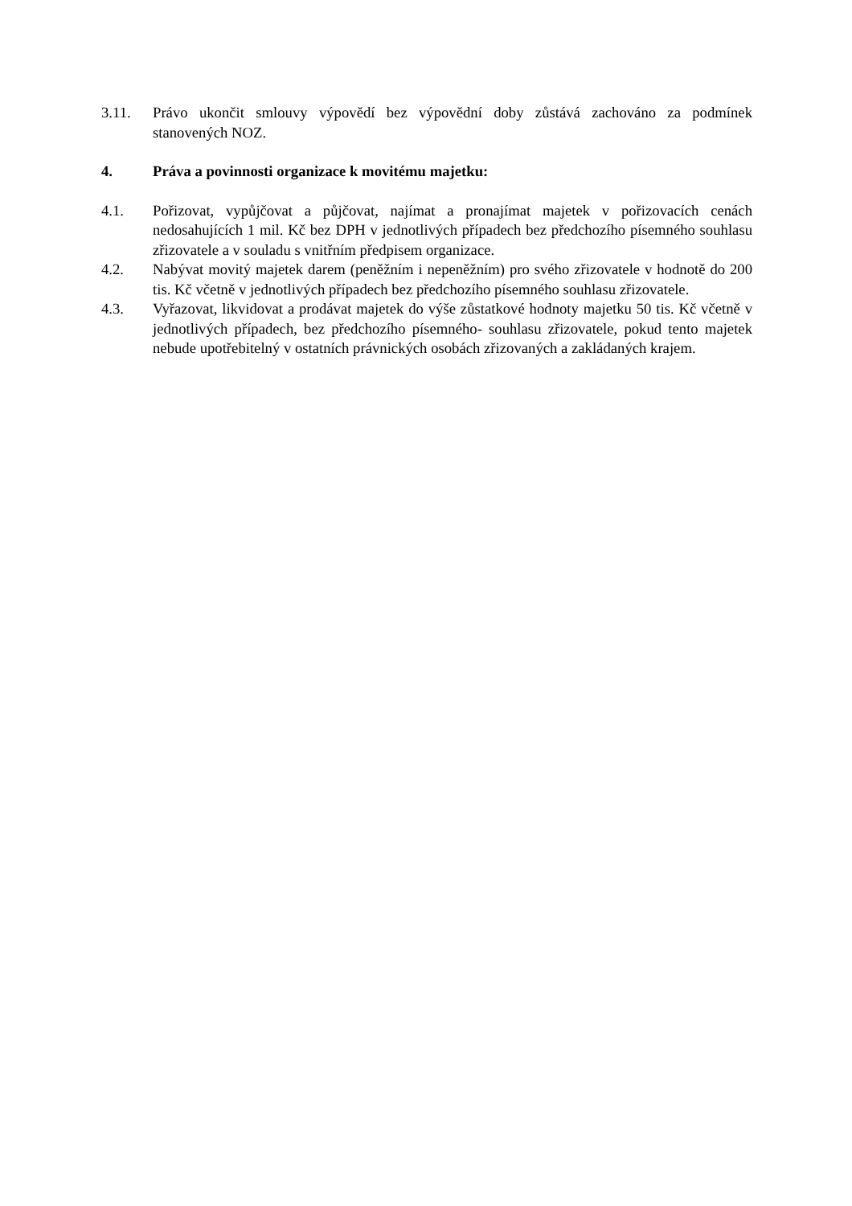3.11. Právo ukončit smlouvy výpovědí bez výpovědní doby zůstává zachováno za podmínek stanovených NOZ.
4. Práva a povinnosti organizace k movitému majetku:
4.1. Pořizovat, vypůjčovat a půjčovat, najímat a pronajímat majetek v pořizovacích cenách nedosahujících 1 mil. Kč bez DPH v jednotlivých případech bez předchozího písemného souhlasu zřizovatele a v souladu s vnitřním předpisem organizace.
4.2. Nabývat movitý majetek darem (peněžním i nepeněžním) pro svého zřizovatele v hodnotě do 200 tis. Kč včetně v jednotlivých případech bez předchozího písemného souhlasu zřizovatele.
4.3. Vyřazovat, likvidovat a prodávat majetek do výše zůstatkové hodnoty majetku 50 tis. Kč včetně v jednotlivých případech, bez předchozího písemného- souhlasu zřizovatele, pokud tento majetek nebude upotřebitelný v ostatních právnických osobách zřizovaných a zakládaných krajem.